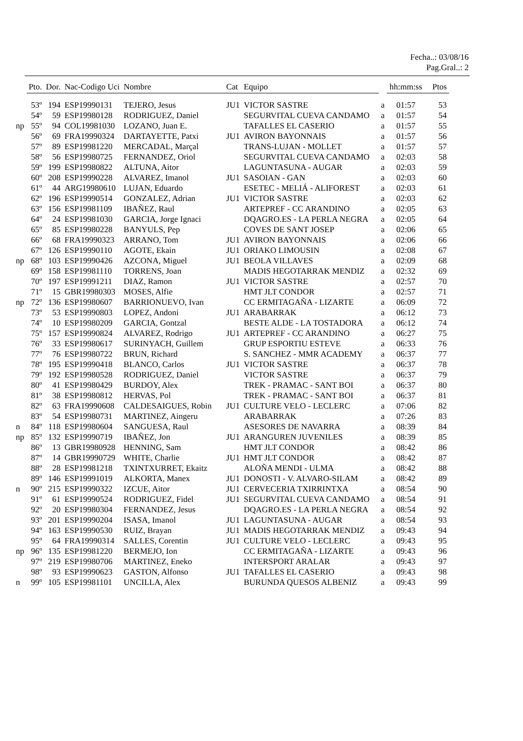Fecha..: 03/08/16
Pag.Gral..: 2
| | Pto. | Dor. | Nac-Codigo Uci | Nombre | Cat | Equipo | | hh:mm:ss | Ptos |
| --- | --- | --- | --- | --- | --- | --- | --- | --- | --- |
| | 53º | 194 | ESP19990131 | TEJERO, Jesus | JU1 | VICTOR SASTRE | a | 01:57 | 53 |
| | 54º | 59 | ESP19980128 | RODRIGUEZ, Daniel | | SEGURVITAL CUEVA CANDAMO | a | 01:57 | 54 |
| np | 55º | 94 | COL19981030 | LOZANO, Juan E. | | TAFALLES EL CASERIO | a | 01:57 | 55 |
| | 56º | 69 | FRA19990324 | DARTAYETTE, Patxi | JU1 | AVIRON BAYONNAIS | a | 01:57 | 56 |
| | 57º | 89 | ESP19981220 | MERCADAL, Marçal | | TRANS-LUJAN - MOLLET | a | 01:57 | 57 |
| | 58º | 56 | ESP19980725 | FERNANDEZ, Oriol | | SEGURVITAL CUEVA CANDAMO | a | 02:03 | 58 |
| | 59º | 199 | ESP19980822 | ALTUNA, Aitor | | LAGUNTASUNA - AUGAR | a | 02:03 | 59 |
| | 60º | 208 | ESP19990228 | ALVAREZ, Imanol | JU1 | SASOIAN - GAN | a | 02:03 | 60 |
| | 61º | 44 | ARG19980610 | LUJAN, Eduardo | | ESETEC - MELIÁ - ALIFOREST | a | 02:03 | 61 |
| | 62º | 196 | ESP19990514 | GONZALEZ, Adrian | JU1 | VICTOR SASTRE | a | 02:03 | 62 |
| | 63º | 156 | ESP19981109 | IBAÑEZ, Raul | | ARTEPREF - CC ARANDINO | a | 02:05 | 63 |
| | 64º | 24 | ESP19981030 | GARCIA, Jorge Ignaci | | DQAGRO.ES - LA PERLA NEGRA | a | 02:05 | 64 |
| | 65º | 85 | ESP19980228 | BANYULS, Pep | | COVES DE SANT JOSEP | a | 02:06 | 65 |
| | 66º | 68 | FRA19990323 | ARRANO, Tom | JU1 | AVIRON BAYONNAIS | a | 02:06 | 66 |
| | 67º | 126 | ESP19990110 | AGOTE, Ekain | JU1 | ORIAKO LIMOUSIN | a | 02:08 | 67 |
| np | 68º | 103 | ESP19990426 | AZCONA, Miguel | JU1 | BEOLA VILLAVES | a | 02:09 | 68 |
| | 69º | 158 | ESP19981110 | TORRENS, Joan | | MADIS HEGOTARRAK MENDIZ | a | 02:32 | 69 |
| | 70º | 197 | ESP19991211 | DIAZ, Ramon | JU1 | VICTOR SASTRE | a | 02:57 | 70 |
| | 71º | 15 | GBR19980303 | MOSES, Alfie | | HMT JLT CONDOR | a | 02:57 | 71 |
| np | 72º | 136 | ESP19980607 | BARRIONUEVO, Ivan | | CC ERMITAGAÑA - LIZARTE | a | 06:09 | 72 |
| | 73º | 53 | ESP19990803 | LOPEZ, Andoni | JU1 | ARABARRAK | a | 06:12 | 73 |
| | 74º | 10 | ESP19980209 | GARCIA, Gontzal | | BESTE ALDE - LA TOSTADORA | a | 06:12 | 74 |
| | 75º | 157 | ESP19990824 | ALVAREZ, Rodrigo | JU1 | ARTEPREF - CC ARANDINO | a | 06:27 | 75 |
| | 76º | 33 | ESP19980617 | SURINYACH, Guillem | | GRUP ESPORTIU ESTEVE | a | 06:33 | 76 |
| | 77º | 76 | ESP19980722 | BRUN, Richard | | S. SANCHEZ - MMR ACADEMY | a | 06:37 | 77 |
| | 78º | 195 | ESP19990418 | BLANCO, Carlos | JU1 | VICTOR SASTRE | a | 06:37 | 78 |
| | 79º | 192 | ESP19980528 | RODRIGUEZ, Daniel | | VICTOR SASTRE | a | 06:37 | 79 |
| | 80º | 41 | ESP19980429 | BURDOY, Alex | | TREK - PRAMAC - SANT BOI | a | 06:37 | 80 |
| | 81º | 38 | ESP19980812 | HERVAS, Pol | | TREK - PRAMAC - SANT BOI | a | 06:37 | 81 |
| | 82º | 63 | FRA19990608 | CALDESAIGUES, Robin | JU1 | CULTURE VELO - LECLERC | a | 07:06 | 82 |
| | 83º | 54 | ESP19980731 | MARTINEZ, Aingeru | | ARABARRAK | a | 07:26 | 83 |
| n | 84º | 118 | ESP19980604 | SANGUESA, Raul | | ASESORES DE NAVARRA | a | 08:39 | 84 |
| np | 85º | 132 | ESP19990719 | IBAÑEZ, Jon | JU1 | ARANGUREN JUVENILES | a | 08:39 | 85 |
| | 86º | 13 | GBR19980928 | HENNING, Sam | | HMT JLT CONDOR | a | 08:42 | 86 |
| | 87º | 14 | GBR19990729 | WHITE, Charlie | JU1 | HMT JLT CONDOR | a | 08:42 | 87 |
| | 88º | 28 | ESP19981218 | TXINTXURRET, Ekaitz | | ALOÑA MENDI - ULMA | a | 08:42 | 88 |
| | 89º | 146 | ESP19991019 | ALKORTA, Manex | JU1 | DONOSTI - V. ALVARO-SILAM | a | 08:42 | 89 |
| n | 90º | 215 | ESP19990322 | IZCUE, Aitor | JU1 | CERVECERIA TXIRRINTXA | a | 08:54 | 90 |
| | 91º | 61 | ESP19990524 | RODRIGUEZ, Fidel | JU1 | SEGURVITAL CUEVA CANDAMO | a | 08:54 | 91 |
| | 92º | 20 | ESP19980304 | FERNANDEZ, Jesus | | DQAGRO.ES - LA PERLA NEGRA | a | 08:54 | 92 |
| | 93º | 201 | ESP19990204 | ISASA, Imanol | JU1 | LAGUNTASUNA - AUGAR | a | 08:54 | 93 |
| | 94º | 163 | ESP19990530 | RUIZ, Brayan | JU1 | MADIS HEGOTARRAK MENDIZ | a | 09:43 | 94 |
| | 95º | 64 | FRA19990314 | SALLES, Corentin | JU1 | CULTURE VELO - LECLERC | a | 09:43 | 95 |
| np | 96º | 135 | ESP19981220 | BERMEJO, Ion | | CC ERMITAGAÑA - LIZARTE | a | 09:43 | 96 |
| | 97º | 219 | ESP19980706 | MARTINEZ, Eneko | | INTERSPORT ARALAR | a | 09:43 | 97 |
| | 98º | 93 | ESP19990623 | GASTON, Alfonso | JU1 | TAFALLES EL CASERIO | a | 09:43 | 98 |
| n | 99º | 105 | ESP19981101 | UNCILLA, Alex | | BURUNDA QUESOS ALBENIZ | a | 09:43 | 99 |